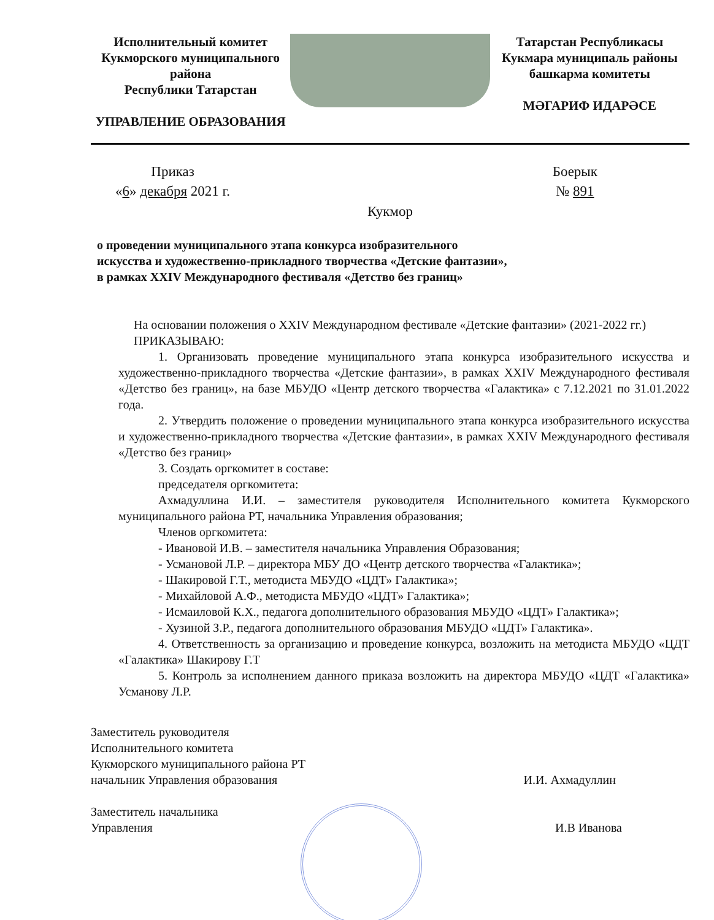Исполнительный комитет
Кукморского муниципального района
Республики Татарстан
УПРАВЛЕНИЕ ОБРАЗОВАНИЯ
Татарстан Республикасы
Кукмара муниципаль районы
башкарма комитеты
МӘГАРИФ ИДАРӘСЕ
Приказ
«6» декабря 2021 г.
Боерык
№ 891
Кукмор
о проведении муниципального этапа конкурса изобразительного искусства и художественно-прикладного творчества «Детские фантазии», в рамках XXIV Международного фестиваля «Детство без границ»
На основании положения о XXIV Международном фестивале «Детские фантазии» (2021-2022 гг.)
ПРИКАЗЫВАЮ:
1. Организовать проведение муниципального этапа конкурса изобразительного искусства и художественно-прикладного творчества «Детские фантазии», в рамках XXIV Международного фестиваля «Детство без границ», на базе МБУДО «Центр детского творчества «Галактика» с 7.12.2021 по 31.01.2022 года.
2. Утвердить положение о проведении муниципального этапа конкурса изобразительного искусства и художественно-прикладного творчества «Детские фантазии», в рамках XXIV Международного фестиваля «Детство без границ»
3. Создать оргкомитет в составе:
председателя оргкомитета:
Ахмадуллина И.И. – заместителя руководителя Исполнительного комитета Кукморского муниципального района РТ, начальника Управления образования;
Членов оргкомитета:
- Ивановой И.В. – заместителя начальника Управления Образования;
- Усмановой Л.Р. – директора МБУ ДО «Центр детского творчества «Галактика»;
- Шакировой Г.Т., методиста МБУДО «ЦДТ» Галактика»;
- Михайловой А.Ф., методиста МБУДО «ЦДТ» Галактика»;
- Исмаиловой К.Х., педагога дополнительного образования МБУДО «ЦДТ» Галактика»;
- Хузиной З.Р., педагога дополнительного образования МБУДО «ЦДТ» Галактика».
4. Ответственность за организацию и проведение конкурса, возложить на методиста МБУДО «ЦДТ «Галактика» Шакирову Г.Т
5. Контроль за исполнением данного приказа возложить на директора МБУДО «ЦДТ «Галактика» Усманову Л.Р.
Заместитель руководителя
Исполнительного комитета
Кукморского муниципального района РТ
начальник Управления образования
И.И. Ахмадуллин
Заместитель начальника
Управления
И.В Иванова